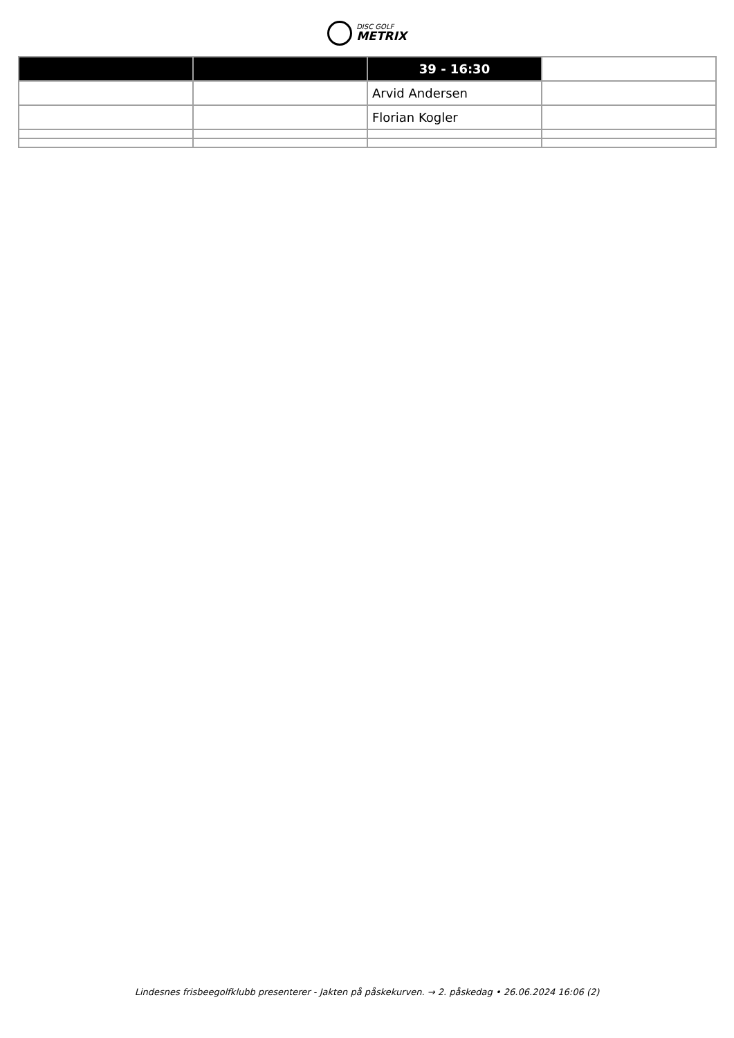DISC GOLF
METRIX
| | | 39 - 16:30 | |
| --- | --- | --- | --- |
| | | Arvid Andersen | |
| | | Florian Kogler | |
Lindesnes frisbeegolfklubb presenterer - Jakten på påskekurven. → 2. påskedag • 26.06.2024 16:06 (2)